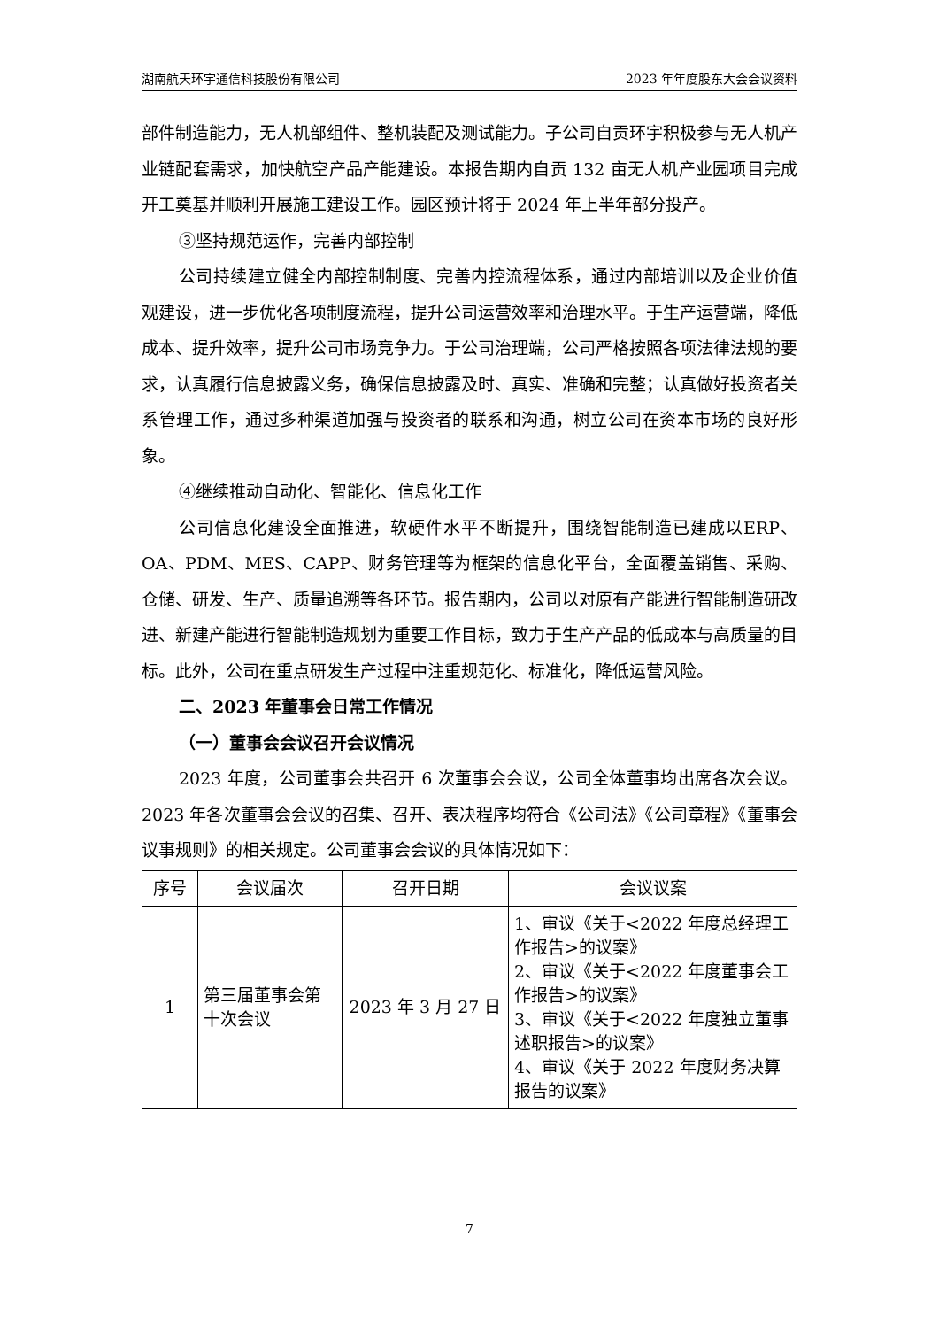湖南航天环宇通信科技股份有限公司 2023 年年度股东大会会议资料
部件制造能力，无人机部组件、整机装配及测试能力。子公司自贡环宇积极参与无人机产业链配套需求，加快航空产品产能建设。本报告期内自贡 132 亩无人机产业园项目完成开工奠基并顺利开展施工建设工作。园区预计将于 2024 年上半年部分投产。
③坚持规范运作，完善内部控制
公司持续建立健全内部控制制度、完善内控流程体系，通过内部培训以及企业价值观建设，进一步优化各项制度流程，提升公司运营效率和治理水平。于生产运营端，降低成本、提升效率，提升公司市场竞争力。于公司治理端，公司严格按照各项法律法规的要求，认真履行信息披露义务，确保信息披露及时、真实、准确和完整；认真做好投资者关系管理工作，通过多种渠道加强与投资者的联系和沟通，树立公司在资本市场的良好形象。
④继续推动自动化、智能化、信息化工作
公司信息化建设全面推进，软硬件水平不断提升，围绕智能制造已建成以ERP、OA、PDM、MES、CAPP、财务管理等为框架的信息化平台，全面覆盖销售、采购、仓储、研发、生产、质量追溯等各环节。报告期内，公司以对原有产能进行智能制造研改进、新建产能进行智能制造规划为重要工作目标，致力于生产产品的低成本与高质量的目标。此外，公司在重点研发生产过程中注重规范化、标准化，降低运营风险。
二、2023 年董事会日常工作情况
（一）董事会会议召开会议情况
2023 年度，公司董事会共召开 6 次董事会会议，公司全体董事均出席各次会议。2023 年各次董事会会议的召集、召开、表决程序均符合《公司法》《公司章程》《董事会议事规则》的相关规定。公司董事会会议的具体情况如下：
| 序号 | 会议届次 | 召开日期 | 会议议案 |
| --- | --- | --- | --- |
| 1 | 第三届董事会第十次会议 | 2023 年 3 月 27 日 | 1、审议《关于<2022 年度总经理工作报告>的议案》 2、审议《关于<2022 年度董事会工作报告>的议案》 3、审议《关于<2022 年度独立董事述职报告>的议案》 4、审议《关于 2022 年度财务决算报告的议案》 |
7